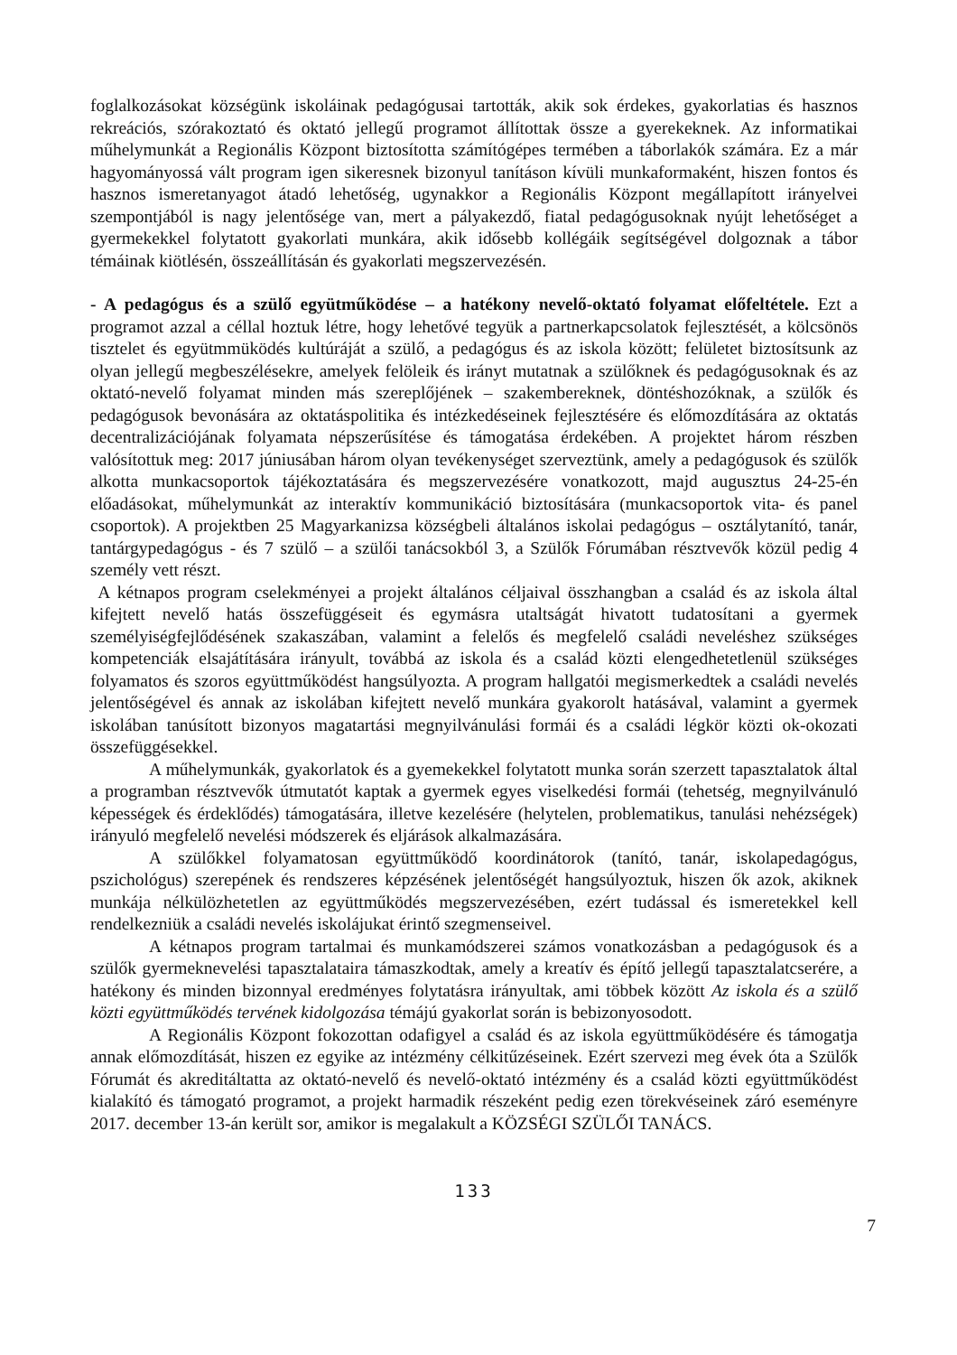foglalkozásokat községünk iskoláinak pedagógusai tartották, akik sok érdekes, gyakorlatias és hasznos rekreációs, szórakoztató és oktató jellegű programot állítottak össze a gyerekeknek. Az informatikai műhelymunkát a Regionális Központ biztosította számítógépes termében a táborlakók számára. Ez a már hagyományossá vált program igen sikeresnek bizonyul tanításon kívüli munkaformaként, hiszen fontos és hasznos ismeretanyagot átadó lehetőség, ugynakkor a Regionális Központ megállapított irányelvei szempontjából is nagy jelentősége van, mert a pályakezdő, fiatal pedagógusoknak nyújt lehetőséget a gyermekekkel folytatott gyakorlati munkára, akik idősebb kollégáik segítségével dolgoznak a tábor témáinak kiötlésén, összeállításán és gyakorlati megszervezésén.
- A pedagógus és a szülő együtműködése – a hatékony nevelő-oktató folyamat előfeltétele. Ezt a programot azzal a céllal hoztuk létre, hogy lehetővé tegyük a partnerkapcsolatok fejlesztését, a kölcsönös tisztelet és együtmmüködés kultúráját a szülő, a pedagógus és az iskola között; felületet biztosítsunk az olyan jellegű megbeszélésekre, amelyek felöleik és irányt mutatnak a szülőknek és pedagógusoknak és az oktató-nevelő folyamat minden más szereplőjének – szakembereknek, döntéshozóknak, a szülők és pedagógusok bevonására az oktatáspolitika és intézkedéseinek fejlesztésére és előmozdítására az oktatás decentralizációjának folyamata népszerűsítése és támogatása érdekében. A projektet három részben valósítottuk meg: 2017 júniusában három olyan tevékenységet szerveztünk, amely a pedagógusok és szülők alkotta munkacsoportok tájékoztatására és megszervezésére vonatkozott, majd augusztus 24-25-én előadásokat, műhelymunkát az interaktív kommunikáció biztosítására (munkacsoportok vita- és panel csoportok). A projektben 25 Magyarkanizsa községbeli általános iskolai pedagógus – osztálytanító, tanár, tantárgypedagógus - és 7 szülő – a szülői tanácsokból 3, a Szülők Fórumában résztvevők közül pedig 4 személy vett részt.
A kétnapos program cselekményei a projekt általános céljaival összhangban a család és az iskola által kifejtett nevelő hatás összefüggéseit és egymásra utaltságát hivatott tudatosítani a gyermek személyiségfejlődésének szakaszában, valamint a felelős és megfelelő családi neveléshez szükséges kompetenciák elsajátítására irányult, továbbá az iskola és a család közti elengedhetetlenül szükséges folyamatos és szoros együttműködést hangsúlyozta. A program hallgatói megismerkedtek a családi nevelés jelentőségével és annak az iskolában kifejtett nevelő munkára gyakorolt hatásával, valamint a gyermek iskolában tanúsított bizonyos magatartási megnyilvánulási formái és a családi légkör közti ok-okozati összefüggésekkel.
A műhelymunkák, gyakorlatok és a gyemekekkel folytatott munka során szerzett tapasztalatok által a programban résztvevők útmutatót kaptak a gyermek egyes viselkedési formái (tehetség, megnyilvánuló képességek és érdeklődés) támogatására, illetve kezelésére (helytelen, problematikus, tanulási nehézségek) irányuló megfelelő nevelési módszerek és eljárások alkalmazására.
A szülőkkel folyamatosan együttműködő koordinátorok (tanító, tanár, iskolapedagógus, pszichológus) szerepének és rendszeres képzésének jelentőségét hangsúlyoztuk, hiszen ők azok, akiknek munkája nélkülözhetetlen az együttműködés megszervezésében, ezért tudással és ismeretekkel kell rendelkezniük a családi nevelés iskolájukat érintő szegmenseivel.
A kétnapos program tartalmai és munkamódszerei számos vonatkozásban a pedagógusok és a szülők gyermeknevelési tapasztalataira támaszkodtak, amely a kreatív és építő jellegű tapasztalatcserére, a hatékony és minden bizonnyal eredményes folytatásra irányultak, ami többek között Az iskola és a szülő közti együttműködés tervének kidolgozása témájú gyakorlat során is bebizonyosodott.
A Regionális Központ fokozottan odafigyel a család és az iskola együttműködésére és támogatja annak előmozdítását, hiszen ez egyike az intézmény célkitűzéseinek. Ezért szervezi meg évek óta a Szülők Fórumát és akreditáltatta az oktató-nevelő és nevelő-oktató intézmény és a család közti együttműködést kialakító és támogató programot, a projekt harmadik részeként pedig ezen törekvéseinek záró eseményre 2017. december 13-án került sor, amikor is megalakult a KÖZSÉGI SZÜLŐI TANÁCS.
133
7